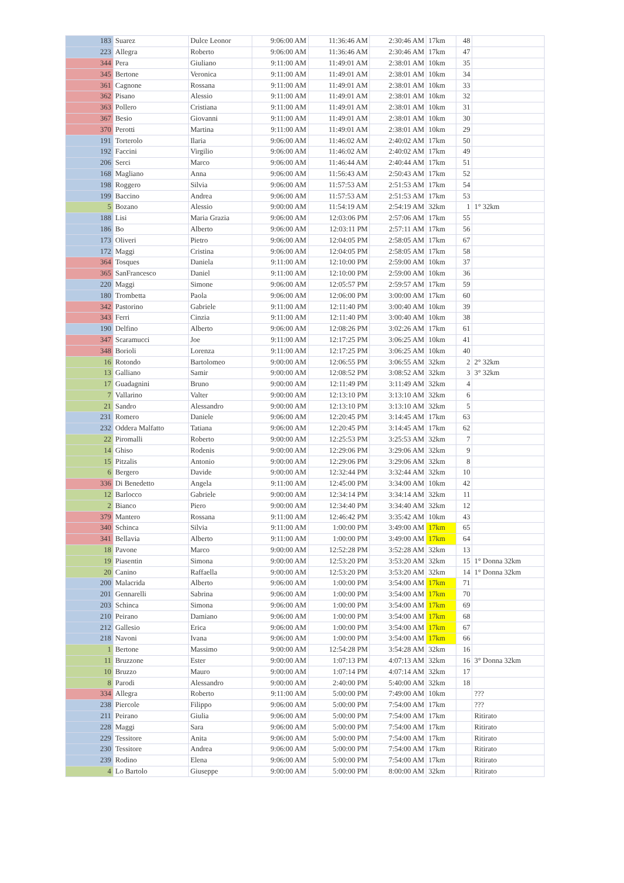| 183 | Suarez | Dulce Leonor | 9:06:00 AM | 11:36:46 AM | 2:30:46 AM | 17km | 48 | |
| 223 | Allegra | Roberto | 9:06:00 AM | 11:36:46 AM | 2:30:46 AM | 17km | 47 | |
| 344 | Pera | Giuliano | 9:11:00 AM | 11:49:01 AM | 2:38:01 AM | 10km | 35 | |
| 345 | Bertone | Veronica | 9:11:00 AM | 11:49:01 AM | 2:38:01 AM | 10km | 34 | |
| 361 | Cagnone | Rossana | 9:11:00 AM | 11:49:01 AM | 2:38:01 AM | 10km | 33 | |
| 362 | Pisano | Alessio | 9:11:00 AM | 11:49:01 AM | 2:38:01 AM | 10km | 32 | |
| 363 | Pollero | Cristiana | 9:11:00 AM | 11:49:01 AM | 2:38:01 AM | 10km | 31 | |
| 367 | Besio | Giovanni | 9:11:00 AM | 11:49:01 AM | 2:38:01 AM | 10km | 30 | |
| 370 | Perotti | Martina | 9:11:00 AM | 11:49:01 AM | 2:38:01 AM | 10km | 29 | |
| 191 | Torterolo | Ilaria | 9:06:00 AM | 11:46:02 AM | 2:40:02 AM | 17km | 50 | |
| 192 | Faccini | Virgilio | 9:06:00 AM | 11:46:02 AM | 2:40:02 AM | 17km | 49 | |
| 206 | Serci | Marco | 9:06:00 AM | 11:46:44 AM | 2:40:44 AM | 17km | 51 | |
| 168 | Magliano | Anna | 9:06:00 AM | 11:56:43 AM | 2:50:43 AM | 17km | 52 | |
| 198 | Roggero | Silvia | 9:06:00 AM | 11:57:53 AM | 2:51:53 AM | 17km | 54 | |
| 199 | Baccino | Andrea | 9:06:00 AM | 11:57:53 AM | 2:51:53 AM | 17km | 53 | |
| 5 | Bozano | Alessio | 9:00:00 AM | 11:54:19 AM | 2:54:19 AM | 32km | 1 | 1° 32km |
| 188 | Lisi | Maria Grazia | 9:06:00 AM | 12:03:06 PM | 2:57:06 AM | 17km | 55 | |
| 186 | Bo | Alberto | 9:06:00 AM | 12:03:11 PM | 2:57:11 AM | 17km | 56 | |
| 173 | Oliveri | Pietro | 9:06:00 AM | 12:04:05 PM | 2:58:05 AM | 17km | 67 | |
| 172 | Maggi | Cristina | 9:06:00 AM | 12:04:05 PM | 2:58:05 AM | 17km | 58 | |
| 364 | Tosques | Daniela | 9:11:00 AM | 12:10:00 PM | 2:59:00 AM | 10km | 37 | |
| 365 | SanFrancesco | Daniel | 9:11:00 AM | 12:10:00 PM | 2:59:00 AM | 10km | 36 | |
| 220 | Maggi | Simone | 9:06:00 AM | 12:05:57 PM | 2:59:57 AM | 17km | 59 | |
| 180 | Trombetta | Paola | 9:06:00 AM | 12:06:00 PM | 3:00:00 AM | 17km | 60 | |
| 342 | Pastorino | Gabriele | 9:11:00 AM | 12:11:40 PM | 3:00:40 AM | 10km | 39 | |
| 343 | Ferri | Cinzia | 9:11:00 AM | 12:11:40 PM | 3:00:40 AM | 10km | 38 | |
| 190 | Delfino | Alberto | 9:06:00 AM | 12:08:26 PM | 3:02:26 AM | 17km | 61 | |
| 347 | Scaramucci | Joe | 9:11:00 AM | 12:17:25 PM | 3:06:25 AM | 10km | 41 | |
| 348 | Borioli | Lorenza | 9:11:00 AM | 12:17:25 PM | 3:06:25 AM | 10km | 40 | |
| 16 | Rotondo | Bartolomeo | 9:00:00 AM | 12:06:55 PM | 3:06:55 AM | 32km | 2 | 2° 32km |
| 13 | Galliano | Samir | 9:00:00 AM | 12:08:52 PM | 3:08:52 AM | 32km | 3 | 3° 32km |
| 17 | Guadagnini | Bruno | 9:00:00 AM | 12:11:49 PM | 3:11:49 AM | 32km | 4 | |
| 7 | Vallarino | Valter | 9:00:00 AM | 12:13:10 PM | 3:13:10 AM | 32km | 6 | |
| 21 | Sandro | Alessandro | 9:00:00 AM | 12:13:10 PM | 3:13:10 AM | 32km | 5 | |
| 231 | Romero | Daniele | 9:06:00 AM | 12:20:45 PM | 3:14:45 AM | 17km | 63 | |
| 232 | Oddera Malfatto | Tatiana | 9:06:00 AM | 12:20:45 PM | 3:14:45 AM | 17km | 62 | |
| 22 | Piromalli | Roberto | 9:00:00 AM | 12:25:53 PM | 3:25:53 AM | 32km | 7 | |
| 14 | Ghiso | Rodenis | 9:00:00 AM | 12:29:06 PM | 3:29:06 AM | 32km | 9 | |
| 15 | Pitzalis | Antonio | 9:00:00 AM | 12:29:06 PM | 3:29:06 AM | 32km | 8 | |
| 6 | Bergero | Davide | 9:00:00 AM | 12:32:44 PM | 3:32:44 AM | 32km | 10 | |
| 336 | Di Benedetto | Angela | 9:11:00 AM | 12:45:00 PM | 3:34:00 AM | 10km | 42 | |
| 12 | Barlocco | Gabriele | 9:00:00 AM | 12:34:14 PM | 3:34:14 AM | 32km | 11 | |
| 2 | Bianco | Piero | 9:00:00 AM | 12:34:40 PM | 3:34:40 AM | 32km | 12 | |
| 379 | Mantero | Rossana | 9:11:00 AM | 12:46:42 PM | 3:35:42 AM | 10km | 43 | |
| 340 | Schinca | Silvia | 9:11:00 AM | 1:00:00 PM | 3:49:00 AM | 17km | 65 | |
| 341 | Bellavia | Alberto | 9:11:00 AM | 1:00:00 PM | 3:49:00 AM | 17km | 64 | |
| 18 | Pavone | Marco | 9:00:00 AM | 12:52:28 PM | 3:52:28 AM | 32km | 13 | |
| 19 | Piasentin | Simona | 9:00:00 AM | 12:53:20 PM | 3:53:20 AM | 32km | 15 | 1° Donna 32km |
| 20 | Canino | Raffaella | 9:00:00 AM | 12:53:20 PM | 3:53:20 AM | 32km | 14 | 1° Donna 32km |
| 200 | Malacrida | Alberto | 9:06:00 AM | 1:00:00 PM | 3:54:00 AM | 17km | 71 | |
| 201 | Gennarelli | Sabrina | 9:06:00 AM | 1:00:00 PM | 3:54:00 AM | 17km | 70 | |
| 203 | Schinca | Simona | 9:06:00 AM | 1:00:00 PM | 3:54:00 AM | 17km | 69 | |
| 210 | Peirano | Damiano | 9:06:00 AM | 1:00:00 PM | 3:54:00 AM | 17km | 68 | |
| 212 | Gallesio | Erica | 9:06:00 AM | 1:00:00 PM | 3:54:00 AM | 17km | 67 | |
| 218 | Navoni | Ivana | 9:06:00 AM | 1:00:00 PM | 3:54:00 AM | 17km | 66 | |
| 1 | Bertone | Massimo | 9:00:00 AM | 12:54:28 PM | 3:54:28 AM | 32km | 16 | |
| 11 | Bruzzone | Ester | 9:00:00 AM | 1:07:13 PM | 4:07:13 AM | 32km | 16 | 3° Donna 32km |
| 10 | Bruzzo | Mauro | 9:00:00 AM | 1:07:14 PM | 4:07:14 AM | 32km | 17 | |
| 8 | Parodi | Alessandro | 9:00:00 AM | 2:40:00 PM | 5:40:00 AM | 32km | 18 | |
| 334 | Allegra | Roberto | 9:11:00 AM | 5:00:00 PM | 7:49:00 AM | 10km | | ??? |
| 238 | Piercole | Filippo | 9:06:00 AM | 5:00:00 PM | 7:54:00 AM | 17km | | ??? |
| 211 | Peirano | Giulia | 9:06:00 AM | 5:00:00 PM | 7:54:00 AM | 17km | | Ritirato |
| 228 | Maggi | Sara | 9:06:00 AM | 5:00:00 PM | 7:54:00 AM | 17km | | Ritirato |
| 229 | Tessitore | Anita | 9:06:00 AM | 5:00:00 PM | 7:54:00 AM | 17km | | Ritirato |
| 230 | Tessitore | Andrea | 9:06:00 AM | 5:00:00 PM | 7:54:00 AM | 17km | | Ritirato |
| 239 | Rodino | Elena | 9:06:00 AM | 5:00:00 PM | 7:54:00 AM | 17km | | Ritirato |
| 4 | Lo Bartolo | Giuseppe | 9:00:00 AM | 5:00:00 PM | 8:00:00 AM | 32km | | Ritirato |